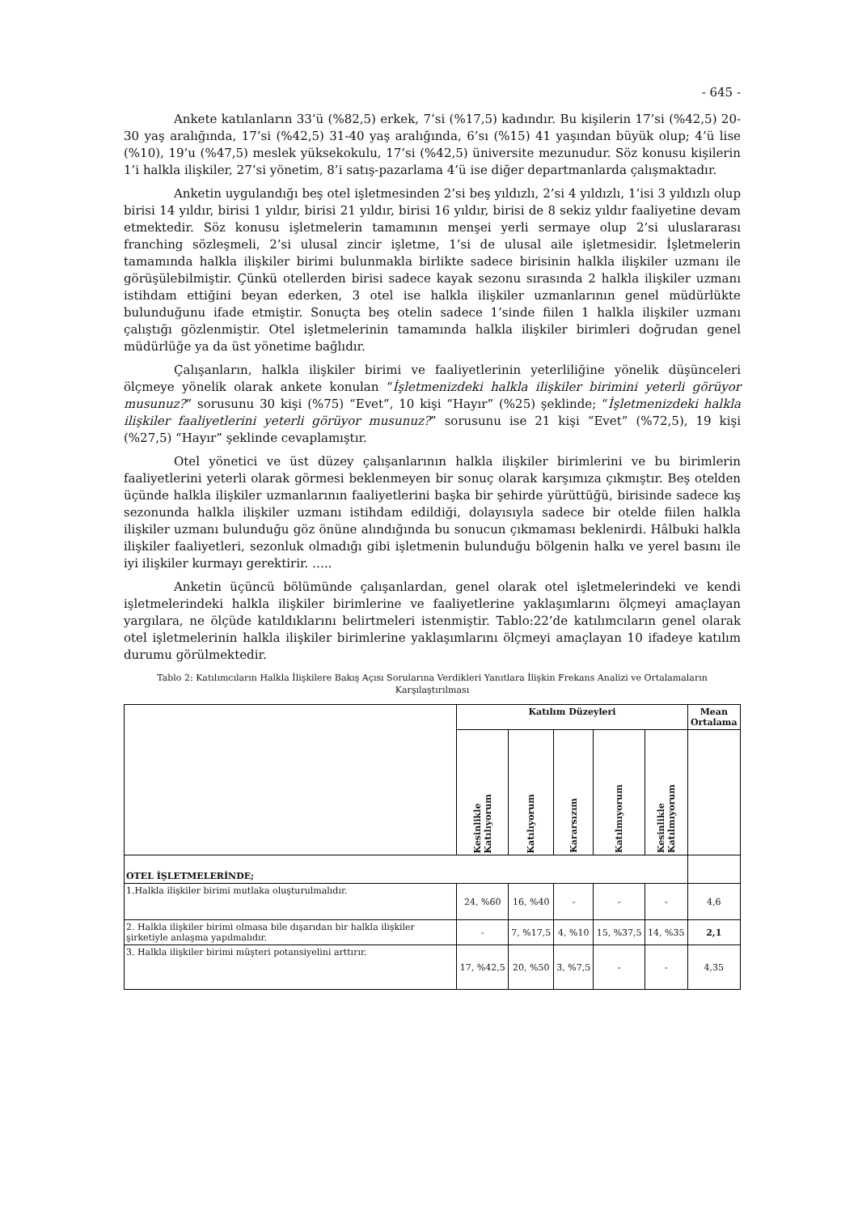- 645 -
Ankete katılanların 33’ü (%82,5) erkek, 7’si (%17,5) kadındır. Bu kişilerin 17’si (%42,5) 20-30 yaş aralığında, 17’si (%42,5) 31-40 yaş aralığında, 6’sı (%15) 41 yaşından büyük olup; 4’ü lise (%10), 19’u (%47,5) meslek yüksekokulu, 17’si (%42,5) üniversite mezunudur. Söz konusu kişilerin 1’i halkla ilişkiler, 27’si yönetim, 8’i satış-pazarlama 4’ü ise diğer departmanlarda çalışmaktadır.
Anketin uygulandığı beş otel işletmesinden 2’si beş yıldızlı, 2’si 4 yıldızlı, 1’isi 3 yıldızlı olup birisi 14 yıldır, birisi 1 yıldır, birisi 21 yıldır, birisi 16 yıldır, birisi de 8 sekiz yıldır faaliyetine devam etmektedir. Söz konusu işletmelerin tamamının menşei yerli sermaye olup 2’si uluslararası franching sözleşmeli, 2’si ulusal zincir işletme, 1’si de ulusal aile işletmesidir. İşletmelerin tamamında halkla ilişkiler birimi bulunmakla birlikte sadece birisinin halkla ilişkiler uzmanı ile görüşülebilmiştir. Çünkü otellerden birisi sadece kayak sezonu sırasında 2 halkla ilişkiler uzmanı istihdam ettiğini beyan ederken, 3 otel ise halkla ilişkiler uzmanlarının genel müdürlükte bulunduğunu ifade etmiştir. Sonuçta beş otelin sadece 1’sinde fiilen 1 halkla ilişkiler uzmanı çalıştığı gözlenmiştir. Otel işletmelerinin tamamında halkla ilişkiler birimleri doğrudan genel müdürlüğe ya da üst yönetime bağlıdır.
Çalışanların, halkla ilişkiler birimi ve faaliyetlerinin yeterliliğine yönelik düşünceleri ölçmeye yönelik olarak ankete konulan “İşletmenizdeki halkla ilişkiler birimini yeterli görüyor musunuz?” sorusunu 30 kişi (%75) “Evet”, 10 kişi “Hayır” (%25) şeklinde; “İşletmenizdeki halkla ilişkiler faaliyetlerini yeterli görüyor musunuz?” sorusunu ise 21 kişi “Evet” (%72,5), 19 kişi (%27,5) “Hayır” şeklinde cevaplamıştır.
Otel yönetici ve üst düzey çalışanlarının halkla ilişkiler birimlerini ve bu birimlerin faaliyetlerini yeterli olarak görmesi beklenmeyen bir sonuç olarak karşımıza çıkmıştır. Beş otelden üçünde halkla ilişkiler uzmanlarının faaliyetlerini başka bir şehirde yürüttüğü, birisinde sadece kış sezonunda halkla ilişkiler uzmanı istihdam edildiği, dolayısıyla sadece bir otelde fiilen halkla ilişkiler uzmanı bulunduğu göz önüne alındığında bu sonucun çıkmaması beklenirdi. Hâlbuki halkla ilişkiler faaliyetleri, sezonluk olmadığı gibi işletmenin bulunduğu bölgenin halkı ve yerel basını ile iyi ilişkiler kurmayı gerektirir. …..
Anketin üçüncü bölümünde çalışanlardan, genel olarak otel işletmelerindeki ve kendi işletmelerindeki halkla ilişkiler birimlerine ve faaliyetlerine yaklaşımlarını ölçmeyi amaçlayan yargılara, ne ölçüde katıldıklarını belirtmeleri istenmiştir. Tablo:22’de katılımcıların genel olarak otel işletmelerinin halkla ilişkiler birimlerine yaklaşımlarını ölçmeyi amaçlayan 10 ifadeye katılım durumu görülmektedir.
Tablo 2: Katılımcıların Halkla İlişkilere Bakış Açısı Sorularına Verdikleri Yanıtlara İlişkin Frekans Analizi ve Ortalamaların Karşılaştırılması
| | Katılım Düzeyleri | | | | | Mean Ortalama |
| --- | --- | --- | --- | --- | --- | --- |
| | Kesinlikle Katılıyorum | Katılıyorum | Kararsızım | Katılmıyorum | Kesinlikle Katılmıyorum | |
| OTEL İŞLETMELERİNDE; | | | | | | |
| 1.Halkla ilişkiler birimi mutlaka oluşturulmalıdır. | 24, %60 | 16, %40 | - | - | - | 4,6 |
| 2. Halkla ilişkiler birimi olmasa bile dışarıdan bir halkla ilişkiler şirketiyle anlaşma yapılmalıdır. | - | 7, %17,5 | 4, %10 | 15, %37,5 | 14, %35 | 2,1 |
| 3. Halkla ilişkiler birimi müşteri potansiyelini arttırır. | 17, %42,5 | 20, %50 | 3, %7,5 | - | - | 4,35 |